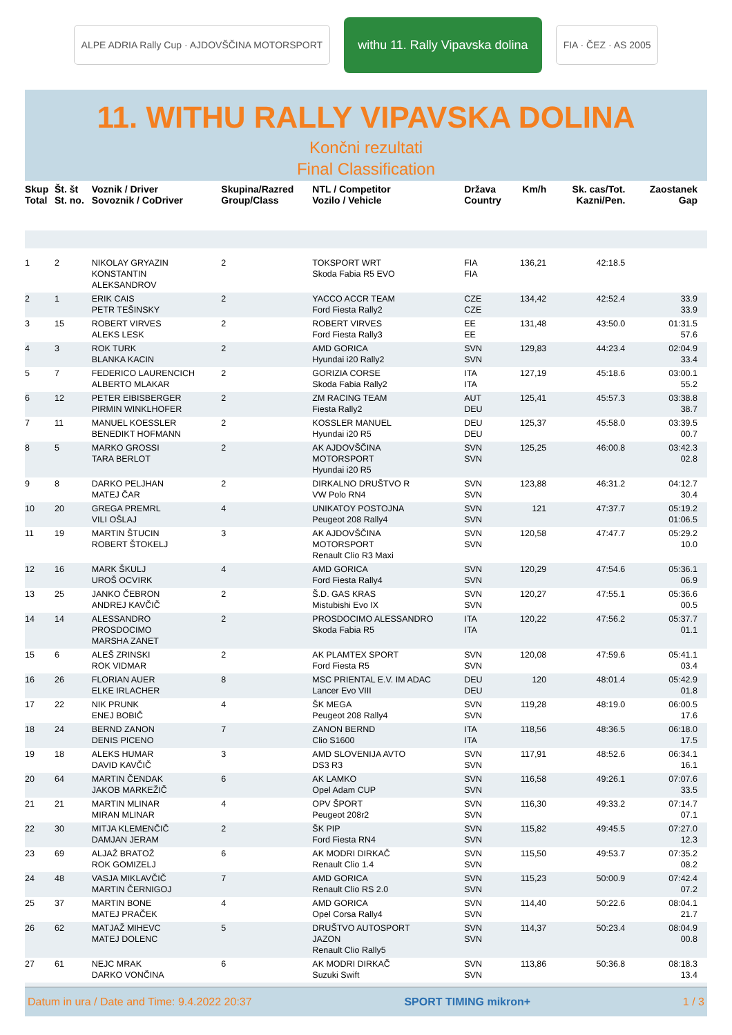ALPE ADRIA Rally Cup · AJDOVŠČINA MOTORSPORT
withu 11. Rally Vipavska dolina
FIA · ČEZ · AS 2005
11. WITHU RALLY VIPAVSKA DOLINA
Končni rezultati
Final Classification
| Skup Total | Št. št St. no. | Voznik / Driver Sovoznik / CoDriver | Skupina/Razred Group/Class | NTL / Competitor Vozilo / Vehicle | Država Country | Km/h | Sk. cas/Tot. Kazni/Pen. | Zaostanek Gap |
| --- | --- | --- | --- | --- | --- | --- | --- | --- |
| 1 | 2 | NIKOLAY GRYAZIN KONSTANTIN ALEKSANDROV | 2 | TOKSPORT WRT Skoda Fabia R5 EVO | FIA FIA | 136,21 | 42:18.5 | |
| 2 | 1 | ERIK CAIS PETR TEŠINSKY | 2 | YACCO ACCR TEAM Ford Fiesta Rally2 | CZE CZE | 134,42 | 42:52.4 | 33.9 33.9 |
| 3 | 15 | ROBERT VIRVES ALEKS LESK | 2 | ROBERT VIRVES Ford Fiesta Rally3 | EE EE | 131,48 | 43:50.0 | 01:31.5 57.6 |
| 4 | 3 | ROK TURK BLANKA KACIN | 2 | AMD GORICA Hyundai i20 Rally2 | SVN SVN | 129,83 | 44:23.4 | 02:04.9 33.4 |
| 5 | 7 | FEDERICO LAURENCICH ALBERTO MLAKAR | 2 | GORIZIA CORSE Skoda Fabia Rally2 | ITA ITA | 127,19 | 45:18.6 | 03:00.1 55.2 |
| 6 | 12 | PETER EIBISBERGER PIRMIN WINKLHOFER | 2 | ZM RACING TEAM Fiesta Rally2 | AUT DEU | 125,41 | 45:57.3 | 03:38.8 38.7 |
| 7 | 11 | MANUEL KOESSLER BENEDIKT HOFMANN | 2 | KOSSLER MANUEL Hyundai i20 R5 | DEU DEU | 125,37 | 45:58.0 | 03:39.5 00.7 |
| 8 | 5 | MARKO GROSSI TARA BERLOT | 2 | AK AJDOVŠČINA MOTORSPORT Hyundai i20 R5 | SVN SVN | 125,25 | 46:00.8 | 03:42.3 02.8 |
| 9 | 8 | DARKO PELJHAN MATEJ ČAR | 2 | DIRKALNO DRUŠTVO R VW Polo RN4 | SVN SVN | 123,88 | 46:31.2 | 04:12.7 30.4 |
| 10 | 20 | GREGA PREMRL VILI OŠLAJ | 4 | UNIKATOY POSTOJNA Peugeot 208 Rally4 | SVN SVN | 121 | 47:37.7 | 05:19.2 01:06.5 |
| 11 | 19 | MARTIN ŠTUCIN ROBERT ŠTOKELJ | 3 | AK AJDOVŠČINA MOTORSPORT Renault Clio R3 Maxi | SVN SVN | 120,58 | 47:47.7 | 05:29.2 10.0 |
| 12 | 16 | MARK ŠKULJ UROŠ OCVIRK | 4 | AMD GORICA Ford Fiesta Rally4 | SVN SVN | 120,29 | 47:54.6 | 05:36.1 06.9 |
| 13 | 25 | JANKO ČEBRON ANDREJ KAVČIČ | 2 | Š.D. GAS KRAS Mistubishi Evo IX | SVN SVN | 120,27 | 47:55.1 | 05:36.6 00.5 |
| 14 | 14 | ALESSANDRO PROSDOCIMO MARSHA ZANET | 2 | PROSDOCIMO ALESSANDRO Skoda Fabia R5 | ITA ITA | 120,22 | 47:56.2 | 05:37.7 01.1 |
| 15 | 6 | ALEŠ ZRINSKI ROK VIDMAR | 2 | AK PLAMTEX SPORT Ford Fiesta R5 | SVN SVN | 120,08 | 47:59.6 | 05:41.1 03.4 |
| 16 | 26 | FLORIAN AUER ELKE IRLACHER | 8 | MSC PRIENTAL E.V. IM ADAC Lancer Evo VIII | DEU DEU | 120 | 48:01.4 | 05:42.9 01.8 |
| 17 | 22 | NIK PRUNK ENEJ BOBIČ | 4 | ŠK MEGA Peugeot 208 Rally4 | SVN SVN | 119,28 | 48:19.0 | 06:00.5 17.6 |
| 18 | 24 | BERND ZANON DENIS PICENO | 7 | ZANON BERND Clio S1600 | ITA ITA | 118,56 | 48:36.5 | 06:18.0 17.5 |
| 19 | 18 | ALEKS HUMAR DAVID KAVČIČ | 3 | AMD SLOVENIJA AVTO DS3 R3 | SVN SVN | 117,91 | 48:52.6 | 06:34.1 16.1 |
| 20 | 64 | MARTIN ČENDAK JAKOB MARKEŽIČ | 6 | AK LAMKO Opel Adam CUP | SVN SVN | 116,58 | 49:26.1 | 07:07.6 33.5 |
| 21 | 21 | MARTIN MLINAR MIRAN MLINAR | 4 | OPV ŠPORT Peugeot 208r2 | SVN SVN | 116,30 | 49:33.2 | 07:14.7 07.1 |
| 22 | 30 | MITJA KLEMENČIČ DAMJAN JERAM | 2 | ŠK PIP Ford Fiesta RN4 | SVN SVN | 115,82 | 49:45.5 | 07:27.0 12.3 |
| 23 | 69 | ALJAŽ BRATOŽ ROK GOMIZELJ | 6 | AK MODRI DIRKAČ Renault Clio 1.4 | SVN SVN | 115,50 | 49:53.7 | 07:35.2 08.2 |
| 24 | 48 | VASJA MIKLAVČIČ MARTIN ČERNIGOJ | 7 | AMD GORICA Renault Clio RS 2.0 | SVN SVN | 115,23 | 50:00.9 | 07:42.4 07.2 |
| 25 | 37 | MARTIN BONE MATEJ PRAČEK | 4 | AMD GORICA Opel Corsa Rally4 | SVN SVN | 114,40 | 50:22.6 | 08:04.1 21.7 |
| 26 | 62 | MATJAŽ MIHEVC MATEJ DOLENC | 5 | DRUŠTVO AUTOSPORT JAZON Renault Clio Rally5 | SVN SVN | 114,37 | 50:23.4 | 08:04.9 00.8 |
| 27 | 61 | NEJC MRAK DARKO VONČINA | 6 | AK MODRI DIRKAČ Suzuki Swift | SVN SVN | 113,86 | 50:36.8 | 08:18.3 13.4 |
Datum in ura / Date and Time: 9.4.2022 20:37 SPORT TIMING mikron+ 1 / 3